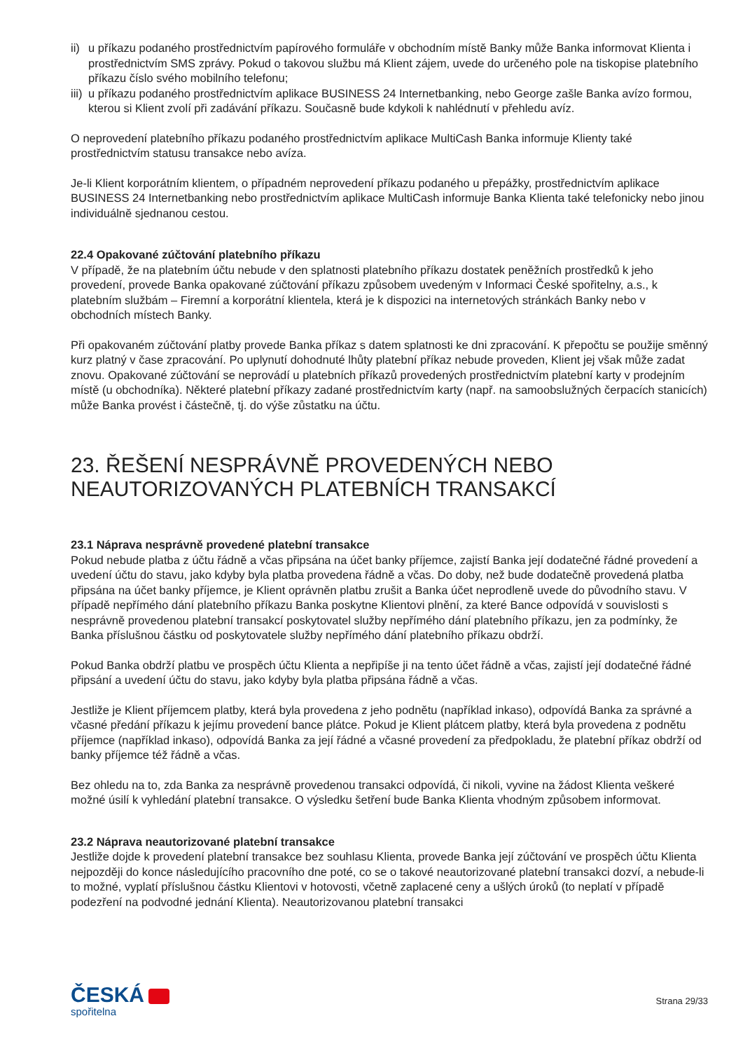ii) u příkazu podaného prostřednictvím papírového formuláře v obchodním místě Banky může Banka informovat Klienta i prostřednictvím SMS zprávy. Pokud o takovou službu má Klient zájem, uvede do určeného pole na tiskopise platebního příkazu číslo svého mobilního telefonu;
iii) u příkazu podaného prostřednictvím aplikace BUSINESS 24 Internetbanking, nebo George zašle Banka avízo formou, kterou si Klient zvolí při zadávání příkazu. Současně bude kdykoli k nahlédnutí v přehledu avíz.
O neprovedení platebního příkazu podaného prostřednictvím aplikace MultiCash Banka informuje Klienty také prostřednictvím statusu transakce nebo avíza.
Je-li Klient korporátním klientem, o případném neprovedení příkazu podaného u přepážky, prostřednictvím aplikace BUSINESS 24 Internetbanking nebo prostřednictvím aplikace MultiCash informuje Banka Klienta také telefonicky nebo jinou individuálně sjednanou cestou.
22.4 Opakované zúčtování platebního příkazu
V případě, že na platebním účtu nebude v den splatnosti platebního příkazu dostatek peněžních prostředků k jeho provedení, provede Banka opakované zúčtování příkazu způsobem uvedeným v Informaci České spořitelny, a.s., k platebním službám – Firemní a korporátní klientela, která je k dispozici na internetových stránkách Banky nebo v obchodních místech Banky.
Při opakovaném zúčtování platby provede Banka příkaz s datem splatnosti ke dni zpracování. K přepočtu se použije směnný kurz platný v čase zpracování. Po uplynutí dohodnuté lhůty platební příkaz nebude proveden, Klient jej však může zadat znovu. Opakované zúčtování se neprovádí u platebních příkazů provedených prostřednictvím platební karty v prodejním místě (u obchodníka). Některé platební příkazy zadané prostřednictvím karty (např. na samoobslužných čerpacích stanicích) může Banka provést i částečně, tj. do výše zůstatku na účtu.
23. ŘEŠENÍ NESPRÁVNĚ PROVEDENÝCH NEBO NEAUTORIZOVANÝCH PLATEBNÍCH TRANSAKCÍ
23.1 Náprava nesprávně provedené platební transakce
Pokud nebude platba z účtu řádně a včas připsána na účet banky příjemce, zajistí Banka její dodatečné řádné provedení a uvedení účtu do stavu, jako kdyby byla platba provedena řádně a včas. Do doby, než bude dodatečně provedená platba připsána na účet banky příjemce, je Klient oprávněn platbu zrušit a Banka účet neprodleně uvede do původního stavu. V případě nepřímého dání platebního příkazu Banka poskytne Klientovi plnění, za které Bance odpovídá v souvislosti s nesprávně provedenou platební transakcí poskytovatel služby nepřímého dání platebního příkazu, jen za podmínky, že Banka příslušnou částku od poskytovatele služby nepřímého dání platebního příkazu obdrží.
Pokud Banka obdrží platbu ve prospěch účtu Klienta a nepřipíše ji na tento účet řádně a včas, zajistí její dodatečné řádné připsání a uvedení účtu do stavu, jako kdyby byla platba připsána řádně a včas.
Jestliže je Klient příjemcem platby, která byla provedena z jeho podnětu (například inkaso), odpovídá Banka za správné a včasné předání příkazu k jejímu provedení bance plátce. Pokud je Klient plátcem platby, která byla provedena z podnětu příjemce (například inkaso), odpovídá Banka za její řádné a včasné provedení za předpokladu, že platební příkaz obdrží od banky příjemce též řádně a včas.
Bez ohledu na to, zda Banka za nesprávně provedenou transakci odpovídá, či nikoli, vyvine na žádost Klienta veškeré možné úsilí k vyhledání platební transakce. O výsledku šetření bude Banka Klienta vhodným způsobem informovat.
23.2 Náprava neautorizované platební transakce
Jestliže dojde k provedení platební transakce bez souhlasu Klienta, provede Banka její zúčtování ve prospěch účtu Klienta nejpozději do konce následujícího pracovního dne poté, co se o takové neautorizované platební transakci dozví, a nebude-li to možné, vyplatí příslušnou částku Klientovi v hotovosti, včetně zaplacené ceny a ušlých úroků (to neplatí v případě podezření na podvodné jednání Klienta). Neautorizovanou platební transakci
ČESKÁ
spořitelna
Strana 29/33